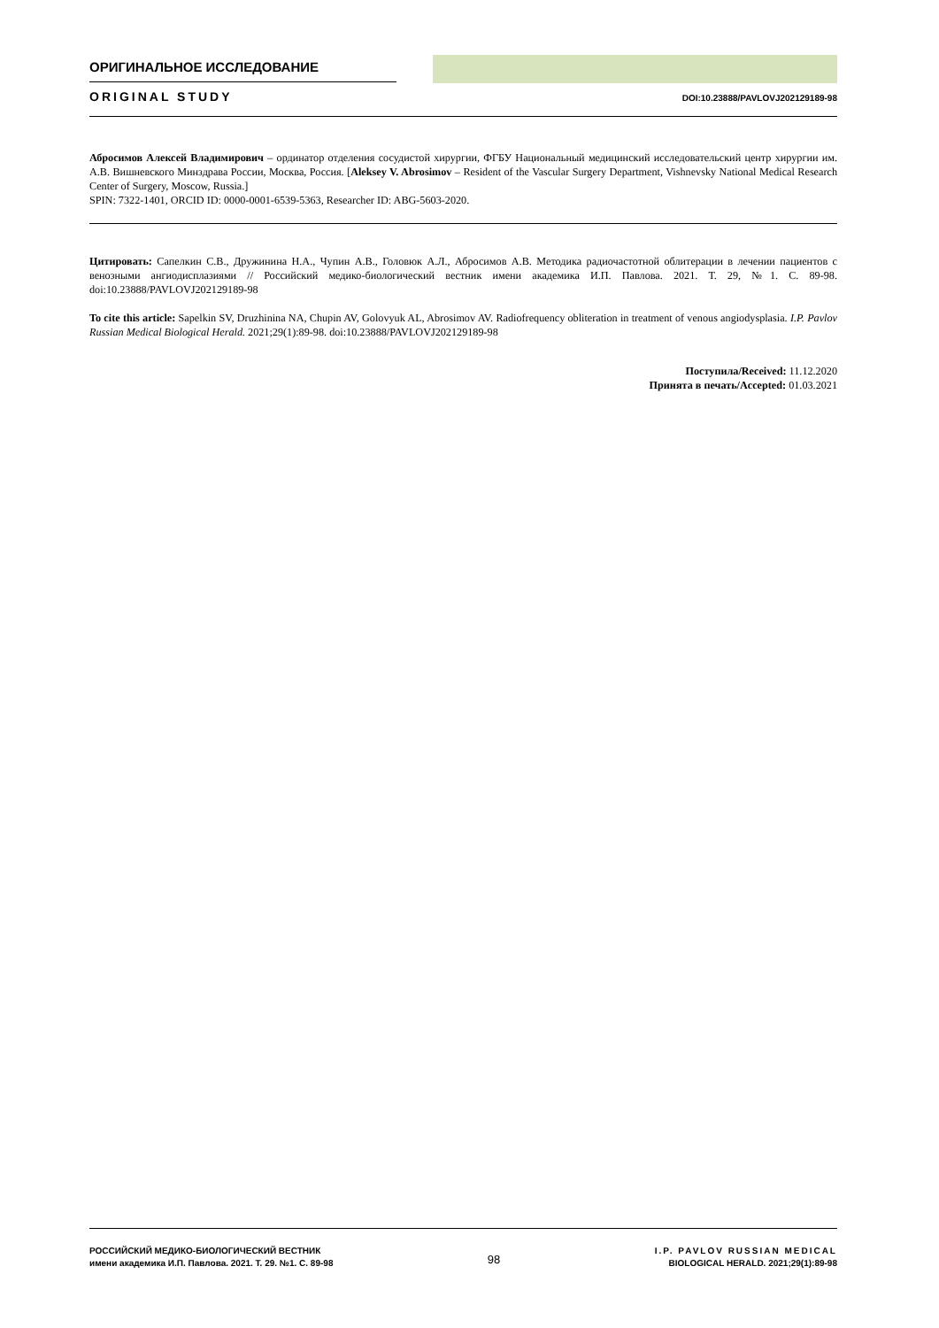ОРИГИНАЛЬНОЕ ИССЛЕДОВАНИЕ
ORIGINAL STUDY DOI:10.23888/PAVLOVJ202129189-98
Абросимов Алексей Владимирович – ординатор отделения сосудистой хирургии, ФГБУ Национальный медицинский исследовательский центр хирургии им. А.В. Вишневского Минздрава России, Москва, Россия. [Aleksey V. Abrosimov – Resident of the Vascular Surgery Department, Vishnevsky National Medical Research Center of Surgery, Moscow, Russia.]
SPIN: 7322-1401, ORCID ID: 0000-0001-6539-5363, Researcher ID: ABG-5603-2020.
Цитировать: Сапелкин С.В., Дружинина Н.А., Чупин А.В., Головюк А.Л., Абросимов А.В. Методика радиочастотной облитерации в лечении пациентов с венозными ангиодисплазиями // Российский медико-биологический вестник имени академика И.П. Павлова. 2021. Т. 29, №1. С. 89-98. doi:10.23888/PAVLOVJ202129189-98
To cite this article: Sapelkin SV, Druzhinina NA, Chupin AV, Golovyuk AL, Abrosimov AV. Radiofrequency obliteration in treatment of venous angiodysplasia. I.P. Pavlov Russian Medical Biological Herald. 2021;29(1):89-98. doi:10.23888/PAVLOVJ202129189-98
Поступила/Received: 11.12.2020
Принята в печать/Accepted: 01.03.2021
РОССИЙСКИЙ МЕДИКО-БИОЛОГИЧЕСКИЙ ВЕСТНИК
имени академика И.П. Павлова. 2021. Т. 29. №1. С. 89-98
98
I.P. PAVLOV RUSSIAN MEDICAL
BIOLOGICAL HERALD. 2021;29(1):89-98